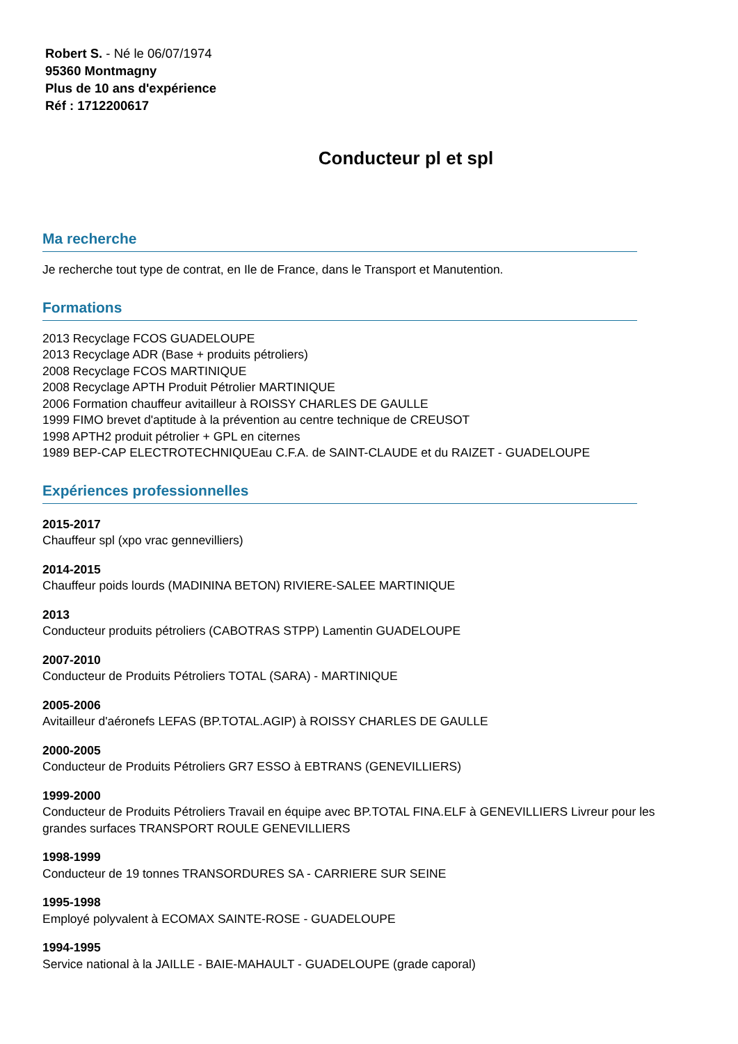Robert S. - Né le 06/07/1974
95360 Montmagny
Plus de 10 ans d'expérience
Réf : 1712200617
Conducteur pl et spl
Ma recherche
Je recherche tout type de contrat, en Ile de France, dans le Transport et Manutention.
Formations
2013 Recyclage FCOS GUADELOUPE
2013 Recyclage ADR (Base + produits pétroliers)
2008 Recyclage FCOS MARTINIQUE
2008 Recyclage APTH Produit Pétrolier MARTINIQUE
2006 Formation chauffeur avitailleur à ROISSY CHARLES DE GAULLE
1999 FIMO brevet d'aptitude à la prévention au centre technique de CREUSOT
1998 APTH2 produit pétrolier + GPL en citernes
1989 BEP-CAP ELECTROTECHNIQUEau C.F.A. de SAINT-CLAUDE et du RAIZET - GUADELOUPE
Expériences professionnelles
2015-2017
Chauffeur spl (xpo vrac gennevilliers)
2014-2015
Chauffeur poids lourds (MADININA BETON) RIVIERE-SALEE MARTINIQUE
2013
Conducteur produits pétroliers (CABOTRAS STPP) Lamentin GUADELOUPE
2007-2010
Conducteur de Produits Pétroliers TOTAL (SARA) - MARTINIQUE
2005-2006
Avitailleur d'aéronefs LEFAS (BP.TOTAL.AGIP) à ROISSY CHARLES DE GAULLE
2000-2005
Conducteur de Produits Pétroliers GR7 ESSO à EBTRANS (GENEVILLIERS)
1999-2000
Conducteur de Produits Pétroliers Travail en équipe avec BP.TOTAL FINA.ELF à GENEVILLIERS Livreur pour les grandes surfaces TRANSPORT ROULE GENEVILLIERS
1998-1999
Conducteur de 19 tonnes TRANSORDURES SA - CARRIERE SUR SEINE
1995-1998
Employé polyvalent à ECOMAX SAINTE-ROSE - GUADELOUPE
1994-1995
Service national à la JAILLE - BAIE-MAHAULT - GUADELOUPE (grade caporal)